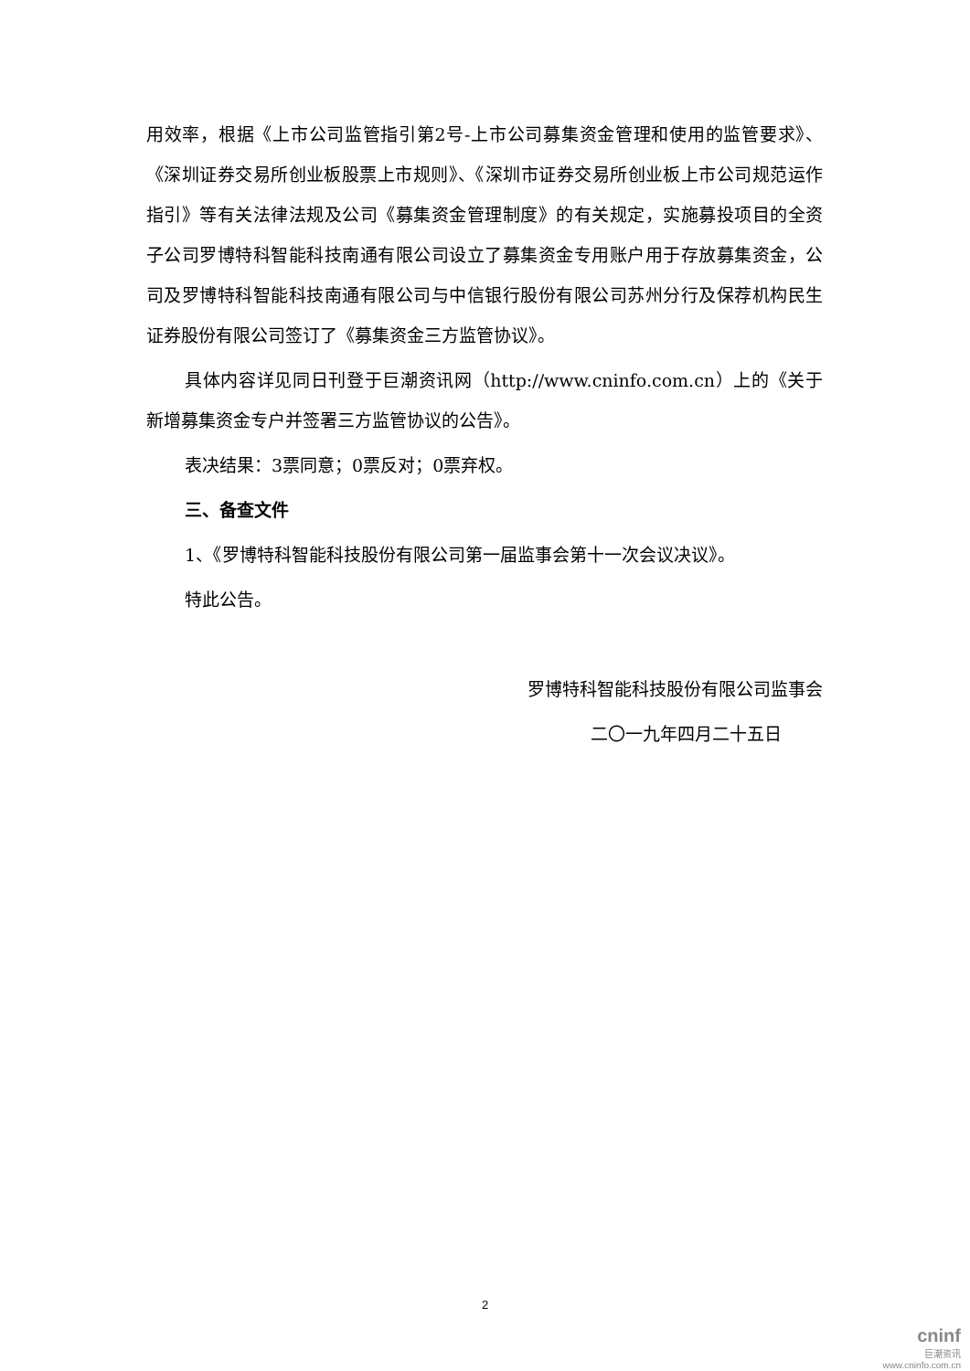用效率，根据《上市公司监管指引第2号-上市公司募集资金管理和使用的监管要求》、《深圳证券交易所创业板股票上市规则》、《深圳市证券交易所创业板上市公司规范运作指引》等有关法律法规及公司《募集资金管理制度》的有关规定，实施募投项目的全资子公司罗博特科智能科技南通有限公司设立了募集资金专用账户用于存放募集资金，公司及罗博特科智能科技南通有限公司与中信银行股份有限公司苏州分行及保荐机构民生证券股份有限公司签订了《募集资金三方监管协议》。
具体内容详见同日刊登于巨潮资讯网（http://www.cninfo.com.cn）上的《关于新增募集资金专户并签署三方监管协议的公告》。
表决结果：3票同意；0票反对；0票弃权。
三、备查文件
1、《罗博特科智能科技股份有限公司第一届监事会第十一次会议决议》。
特此公告。
罗博特科智能科技股份有限公司监事会
二〇一九年四月二十五日
2
cninf
巨潮资讯
www.cninfo.com.cn